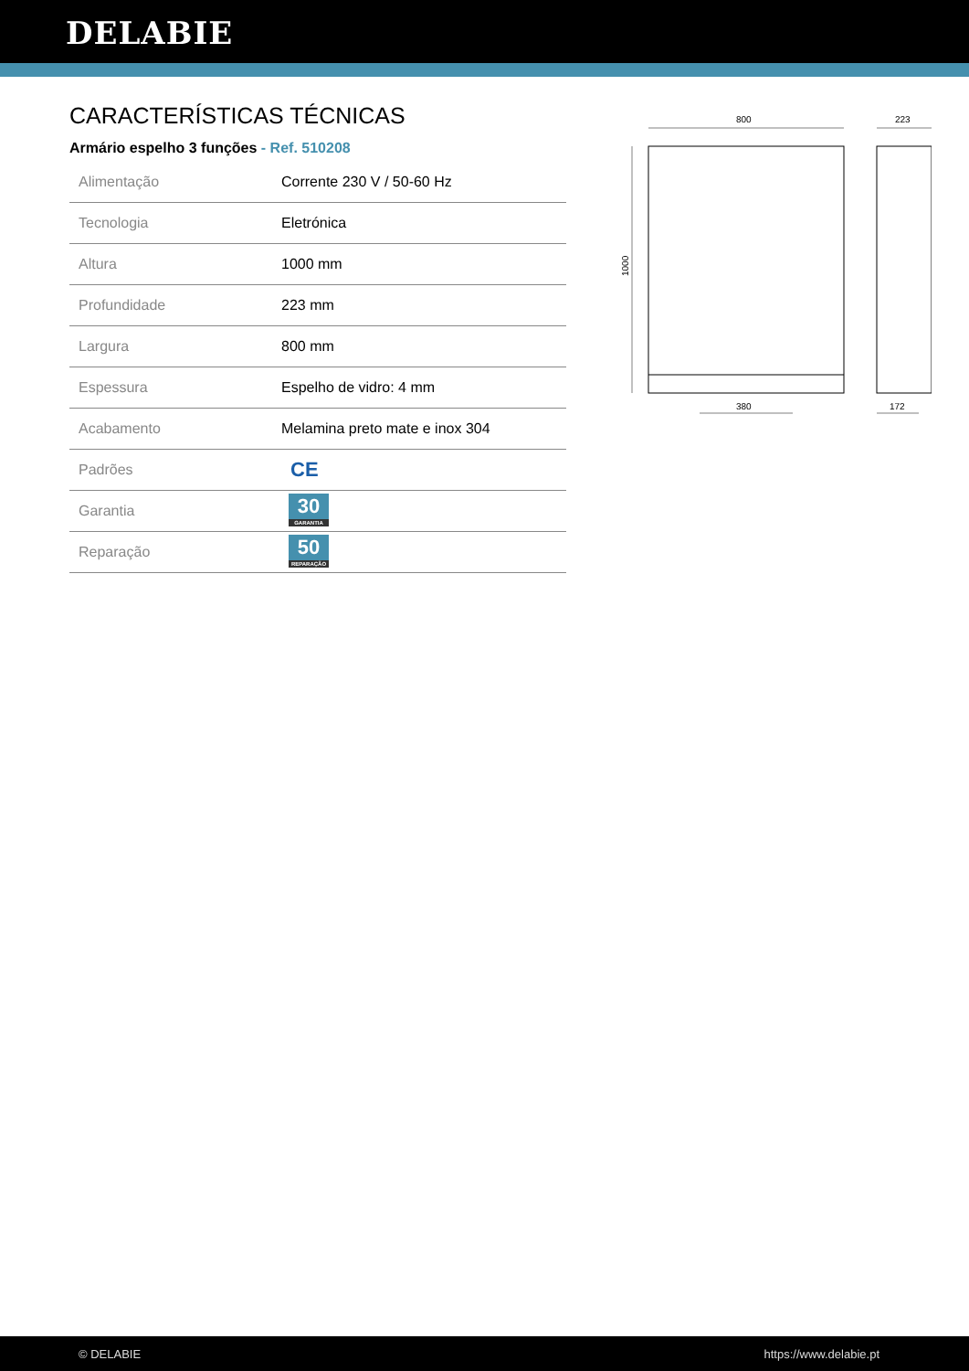DELABIE
CARACTERÍSTICAS TÉCNICAS
Armário espelho 3 funções - Ref. 510208
| Alimentação | Corrente 230 V / 50-60 Hz |
| Tecnologia | Eletrónica |
| Altura | 1000 mm |
| Profundidade | 223 mm |
| Largura | 800 mm |
| Espessura | Espelho de vidro: 4 mm |
| Acabamento | Melamina preto mate e inox 304 |
| Padrões | CE |
| Garantia | 30 GARANTIA |
| Reparação | 50 REPARAÇÃO |
800
223
380
172
1000
© DELABIE https://www.delabie.pt